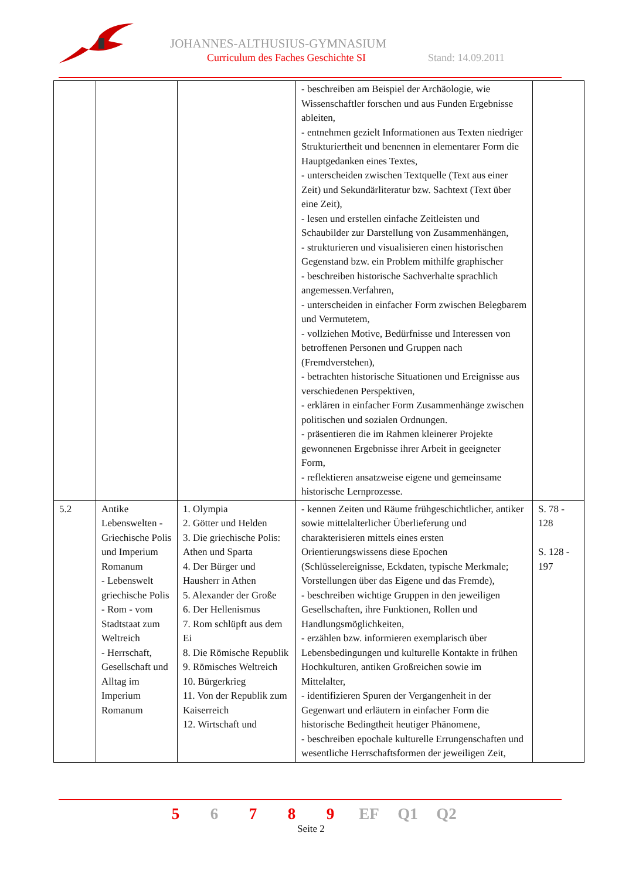JOHANNES-ALTHUSIUS-GYMNASIUM
Curriculum des Faches Geschichte SI
Stand: 14.09.2011
| | | | - beschreiben am Beispiel der Archäologie, wie Wissenschaftler forschen und aus Funden Ergebnisse ableiten, - entnehmen gezielt Informationen aus Texten niedriger Strukturiertheit und benennen in elementarer Form die Hauptgedanken eines Textes, - unterscheiden zwischen Textquelle (Text aus einer Zeit) und Sekundärliteratur bzw. Sachtext (Text über eine Zeit), - lesen und erstellen einfache Zeitleisten und Schaubilder zur Darstellung von Zusammenhängen, - strukturieren und visualisieren einen historischen Gegenstand bzw. ein Problem mithilfe graphischer - beschreiben historische Sachverhalte sprachlich angemessen.Verfahren, - unterscheiden in einfacher Form zwischen Belegbarem und Vermutetem, - vollziehen Motive, Bedürfnisse und Interessen von betroffenen Personen und Gruppen nach (Fremdverstehen), - betrachten historische Situationen und Ereignisse aus verschiedenen Perspektiven, - erklären in einfacher Form Zusammenhänge zwischen politischen und sozialen Ordnungen. - präsentieren die im Rahmen kleinerer Projekte gewonnenen Ergebnisse ihrer Arbeit in geeigneter Form, - reflektieren ansatzweise eigene und gemeinsame historische Lernprozesse. | |
| 5.2 | Antike Lebenswelten - Griechische Polis und Imperium Romanum - Lebenswelt griechische Polis - Rom - vom Stadtstaat zum Weltreich - Herrschaft, Gesellschaft und Alltag im Imperium Romanum | 1. Olympia 2. Götter und Helden 3. Die griechische Polis: Athen und Sparta 4. Der Bürger und Hausherr in Athen 5. Alexander der Große 6. Der Hellenismus 7. Rom schlüpft aus dem Ei 8. Die Römische Republik 9. Römisches Weltreich 10. Bürgerkrieg 11. Von der Republik zum Kaiserreich 12. Wirtschaft und | - kennen Zeiten und Räume frühgeschichtlicher, antiker sowie mittelalterlicher Überlieferung und charakterisieren mittels eines ersten Orientierungswissens diese Epochen (Schlüsselereignisse, Eckdaten, typische Merkmale; Vorstellungen über das Eigene und das Fremde), - beschreiben wichtige Gruppen in den jeweiligen Gesellschaften, ihre Funktionen, Rollen und Handlungsmöglichkeiten, - erzählen bzw. informieren exemplarisch über Lebensbedingungen und kulturelle Kontakte in frühen Hochkulturen, antiken Großreichen sowie im Mittelalter, - identifizieren Spuren der Vergangenheit in der Gegenwart und erläutern in einfacher Form die historische Bedingtheit heutiger Phänomene, - beschreiben epochale kulturelle Errungenschaften und wesentliche Herrschaftsformen der jeweiligen Zeit, | S. 78 - 128 S. 128 - 197 |
5 6 7 8 9 EF Q1 Q2
Seite 2